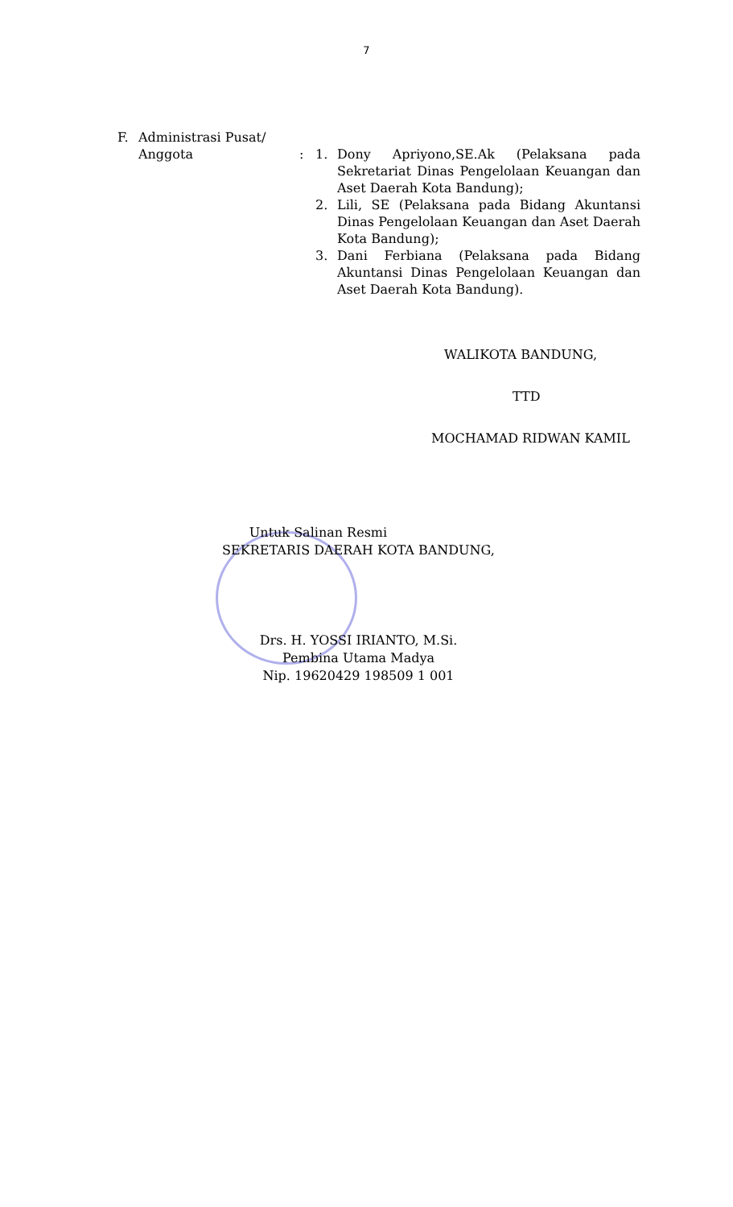7
F. Administrasi Pusat/
Anggota : 1. Dony Apriyono,SE.Ak (Pelaksana pada Sekretariat Dinas Pengelolaan Keuangan dan Aset Daerah Kota Bandung);
2. Lili, SE (Pelaksana pada Bidang Akuntansi Dinas Pengelolaan Keuangan dan Aset Daerah Kota Bandung);
3. Dani Ferbiana (Pelaksana pada Bidang Akuntansi Dinas Pengelolaan Keuangan dan Aset Daerah Kota Bandung).
WALIKOTA BANDUNG,
TTD
MOCHAMAD RIDWAN KAMIL
Untuk Salinan Resmi
SEKRETARIS DAERAH KOTA BANDUNG,
Drs. H. YOSSI IRIANTO, M.Si.
Pembina Utama Madya
Nip. 19620429 198509 1 001